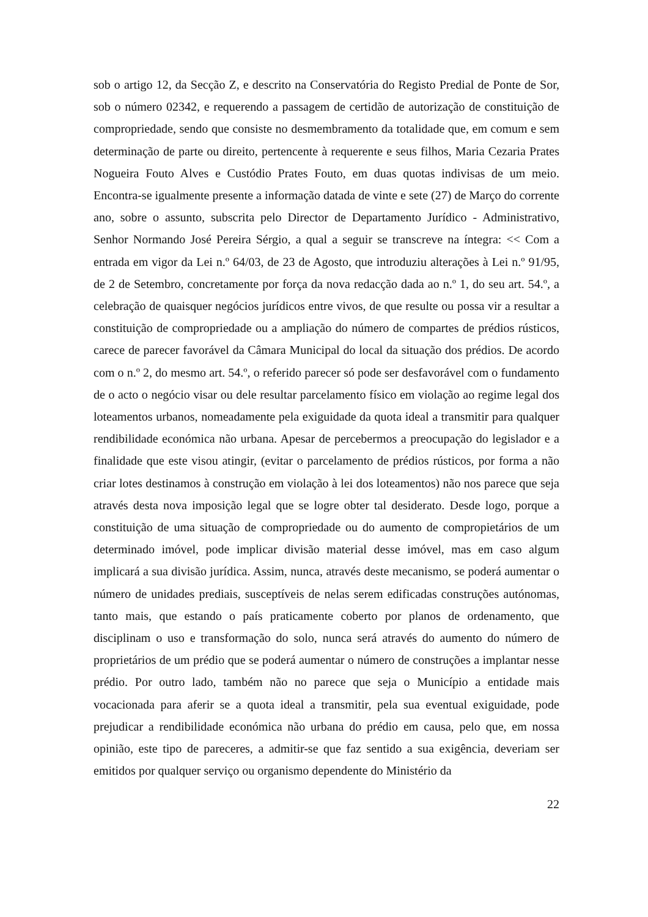sob o artigo 12, da Secção Z, e descrito na Conservatória do Registo Predial de Ponte de Sor, sob o número 02342, e requerendo a passagem de certidão de autorização de constituição de compropriedade, sendo que consiste no desmembramento da totalidade que, em comum e sem determinação de parte ou direito, pertencente à requerente e seus filhos, Maria Cezaria Prates Nogueira Fouto Alves e Custódio Prates Fouto, em duas quotas indivisas de um meio. Encontra-se igualmente presente a informação datada de vinte e sete (27) de Março do corrente ano, sobre o assunto, subscrita pelo Director de Departamento Jurídico - Administrativo, Senhor Normando José Pereira Sérgio, a qual a seguir se transcreve na íntegra: << Com a entrada em vigor da Lei n.º 64/03, de 23 de Agosto, que introduziu alterações à Lei n.º 91/95, de 2 de Setembro, concretamente por força da nova redacção dada ao n.º 1, do seu art. 54.º, a celebração de quaisquer negócios jurídicos entre vivos, de que resulte ou possa vir a resultar a constituição de compropriedade ou a ampliação do número de compartes de prédios rústicos, carece de parecer favorável da Câmara Municipal do local da situação dos prédios. De acordo com o n.º 2, do mesmo art. 54.º, o referido parecer só pode ser desfavorável com o fundamento de o acto o negócio visar ou dele resultar parcelamento físico em violação ao regime legal dos loteamentos urbanos, nomeadamente pela exiguidade da quota ideal a transmitir para qualquer rendibilidade económica não urbana. Apesar de percebermos a preocupação do legislador e a finalidade que este visou atingir, (evitar o parcelamento de prédios rústicos, por forma a não criar lotes destinamos à construção em violação à lei dos loteamentos) não nos parece que seja através desta nova imposição legal que se logre obter tal desiderato. Desde logo, porque a constituição de uma situação de compropriedade ou do aumento de compropietários de um determinado imóvel, pode implicar divisão material desse imóvel, mas em caso algum implicará a sua divisão jurídica. Assim, nunca, através deste mecanismo, se poderá aumentar o número de unidades prediais, susceptíveis de nelas serem edificadas construções autónomas, tanto mais, que estando o país praticamente coberto por planos de ordenamento, que disciplinam o uso e transformação do solo, nunca será através do aumento do número de proprietários de um prédio que se poderá aumentar o número de construções a implantar nesse prédio. Por outro lado, também não no parece que seja o Município a entidade mais vocacionada para aferir se a quota ideal a transmitir, pela sua eventual exiguidade, pode prejudicar a rendibilidade económica não urbana do prédio em causa, pelo que, em nossa opinião, este tipo de pareceres, a admitir-se que faz sentido a sua exigência, deveriam ser emitidos por qualquer serviço ou organismo dependente do Ministério da
22